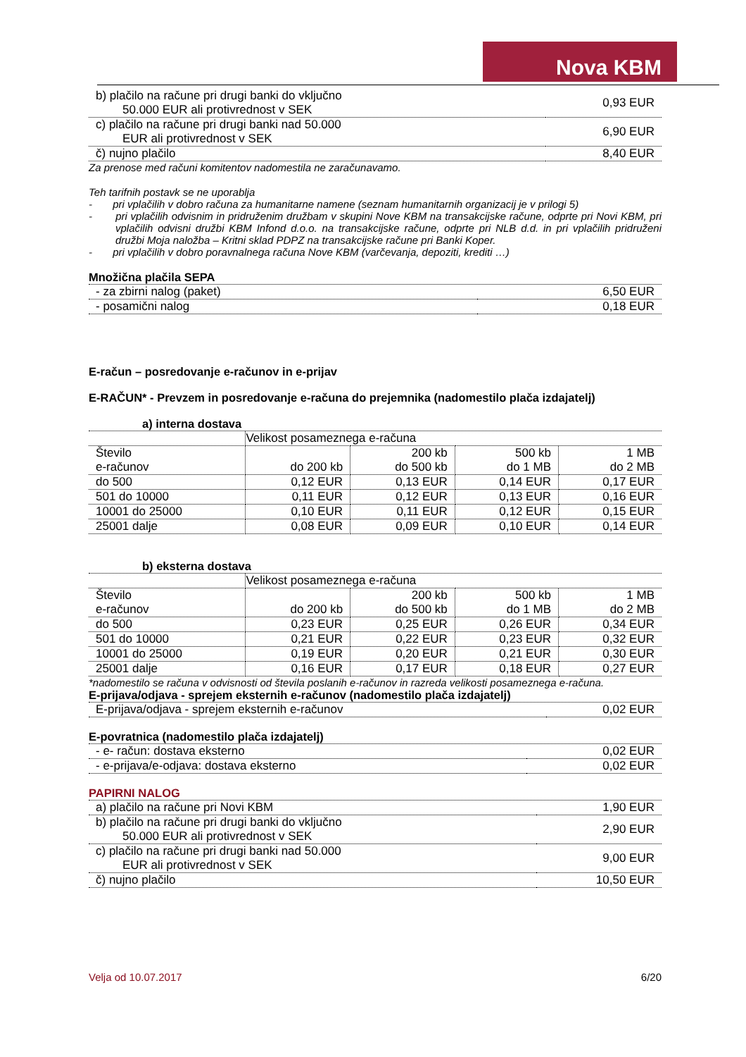Nova KBM
| b) plačilo na račune pri drugi banki do vključno 50.000 EUR ali protivrednost v SEK | 0,93 EUR |
| c) plačilo na račune pri drugi banki nad 50.000 EUR ali protivrednost v SEK | 6,90 EUR |
| č) nujno plačilo | 8,40 EUR |
Za prenose med računi komitentov nadomestila ne zaračunavamo.
Teh tarifnih postavk se ne uporablja
- pri vplačilih v dobro računa za humanitarne namene (seznam humanitarnih organizacij je v prilogi 5)
- pri vplačilih odvisnim in pridruženim družbam v skupini Nove KBM na transakcijske račune, odprte pri Novi KBM, pri vplačilih odvisni družbi KBM Infond d.o.o. na transakcijske račune, odprte pri NLB d.d. in pri vplačilih pridruženi družbi Moja naložba – Kritni sklad PDPZ na transakcijske račune pri Banki Koper.
- pri vplačilih v dobro poravnalnega računa Nove KBM (varčevanja, depoziti, krediti …)
Množična plačila SEPA
| - za zbirni nalog (paket) | 6,50 EUR |
| - posamični nalog | 0,18 EUR |
E-račun – posredovanje e-računov in e-prijav
E-RAČUN* - Prevzem in posredovanje e-računa do prejemnika (nadomestilo plača izdajatelj)
a) interna dostava
| | Velikost posameznega e-računa | | | |
| Število e-računov | do 200 kb | 200 kb do 500 kb | 500 kb do 1 MB | 1 MB do 2 MB |
| do 500 | 0,12 EUR | 0,13 EUR | 0,14 EUR | 0,17 EUR |
| 501 do 10000 | 0,11 EUR | 0,12 EUR | 0,13 EUR | 0,16 EUR |
| 10001 do 25000 | 0,10 EUR | 0,11 EUR | 0,12 EUR | 0,15 EUR |
| 25001 dalje | 0,08 EUR | 0,09 EUR | 0,10 EUR | 0,14 EUR |
b) eksterna dostava
| | Velikost posameznega e-računa | | | |
| Število e-računov | do 200 kb | 200 kb do 500 kb | 500 kb do 1 MB | 1 MB do 2 MB |
| do 500 | 0,23 EUR | 0,25 EUR | 0,26 EUR | 0,34 EUR |
| 501 do 10000 | 0,21 EUR | 0,22 EUR | 0,23 EUR | 0,32 EUR |
| 10001 do 25000 | 0,19 EUR | 0,20 EUR | 0,21 EUR | 0,30 EUR |
| 25001 dalje | 0,16 EUR | 0,17 EUR | 0,18 EUR | 0,27 EUR |
*nadomestilo se računa v odvisnosti od števila poslanih e-računov in razreda velikosti posameznega e-računa.
E-prijava/odjava - sprejem eksternih e-računov (nadomestilo plača izdajatelj)
| E-prijava/odjava - sprejem eksternih e-računov | 0,02 EUR |
E-povratnica (nadomestilo plača izdajatelj)
| - e- račun: dostava eksterno | 0,02 EUR |
| - e-prijava/e-odjava: dostava eksterno | 0,02 EUR |
PAPIRNI NALOG
| a) plačilo na račune pri Novi KBM | 1,90 EUR |
| b) plačilo na račune pri drugi banki do vključno 50.000 EUR ali protivrednost v SEK | 2,90 EUR |
| c) plačilo na račune pri drugi banki nad 50.000 EUR ali protivrednost v SEK | 9,00 EUR |
| č) nujno plačilo | 10,50 EUR |
Velja od 10.07.2017 6/20